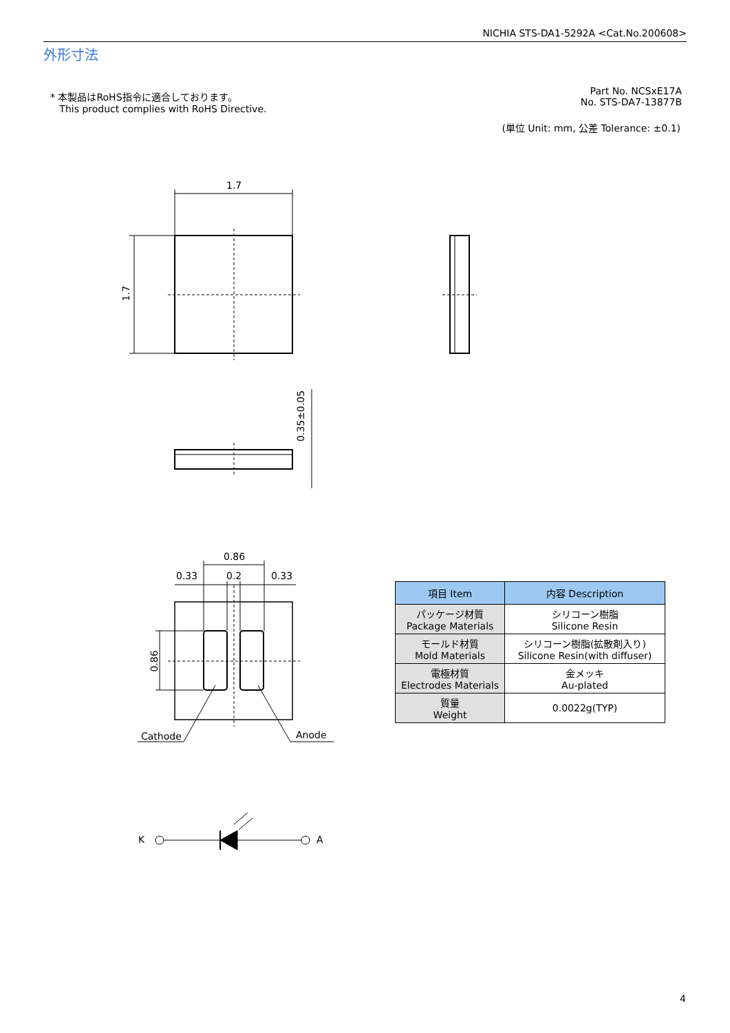NICHIA STS-DA1-5292A <Cat.No.200608>
外形寸法
* 本製品はRoHS指令に適合しております。
This product complies with RoHS Directive.
Part No. NCSxE17A
No. STS-DA7-13877B
(単位 Unit: mm, 公差 Tolerance: ±0.1)
1.7
1.7
0.35±0.05
0.86
0.33 0.2 0.33
0.86
Cathode Anode
K A
| 項目 Item | 内容 Description |
| --- | --- |
| パッケージ材質 Package Materials | シリコーン樹脂 Silicone Resin |
| モールド材質 Mold Materials | シリコーン樹脂(拡散剤入り) Silicone Resin(with diffuser) |
| 電極材質 Electrodes Materials | 金メッキ Au-plated |
| 質量 Weight | 0.0022g(TYP) |
4